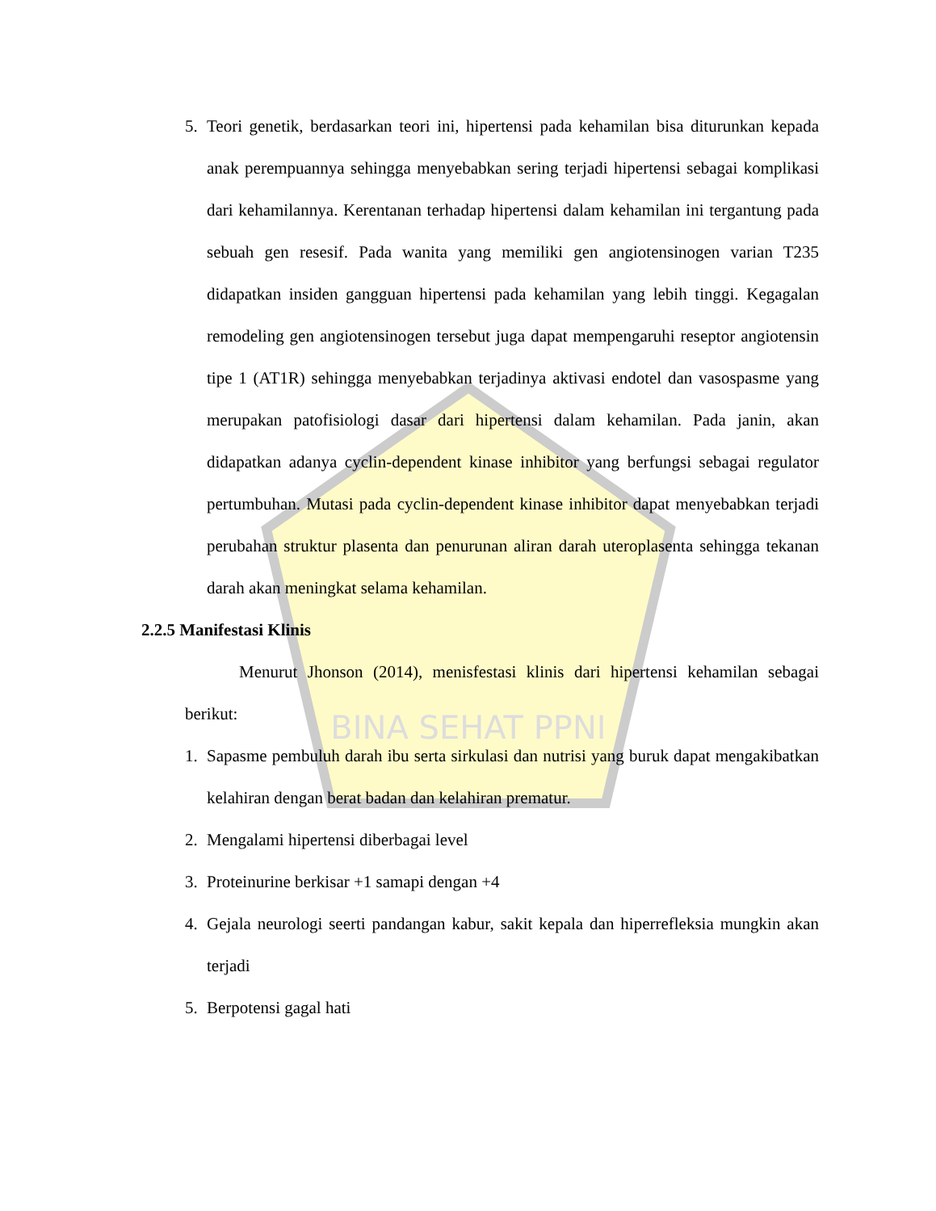BINA SEHAT PPNI
5. Teori genetik, berdasarkan teori ini, hipertensi pada kehamilan bisa diturunkan kepada anak perempuannya sehingga menyebabkan sering terjadi hipertensi sebagai komplikasi dari kehamilannya. Kerentanan terhadap hipertensi dalam kehamilan ini tergantung pada sebuah gen resesif. Pada wanita yang memiliki gen angiotensinogen varian T235 didapatkan insiden gangguan hipertensi pada kehamilan yang lebih tinggi. Kegagalan remodeling gen angiotensinogen tersebut juga dapat mempengaruhi reseptor angiotensin tipe 1 (AT1R) sehingga menyebabkan terjadinya aktivasi endotel dan vasospasme yang merupakan patofisiologi dasar dari hipertensi dalam kehamilan. Pada janin, akan didapatkan adanya cyclin-dependent kinase inhibitor yang berfungsi sebagai regulator pertumbuhan. Mutasi pada cyclin-dependent kinase inhibitor dapat menyebabkan terjadi perubahan struktur plasenta dan penurunan aliran darah uteroplasenta sehingga tekanan darah akan meningkat selama kehamilan.
2.2.5 Manifestasi Klinis
Menurut Jhonson (2014), menisfestasi klinis dari hipertensi kehamilan sebagai berikut:
1. Sapasme pembuluh darah ibu serta sirkulasi dan nutrisi yang buruk dapat mengakibatkan kelahiran dengan berat badan dan kelahiran prematur.
2. Mengalami hipertensi diberbagai level
3. Proteinurine berkisar +1 samapi dengan +4
4. Gejala neurologi seerti pandangan kabur, sakit kepala dan hiperrefleksia mungkin akan terjadi
5. Berpotensi gagal hati